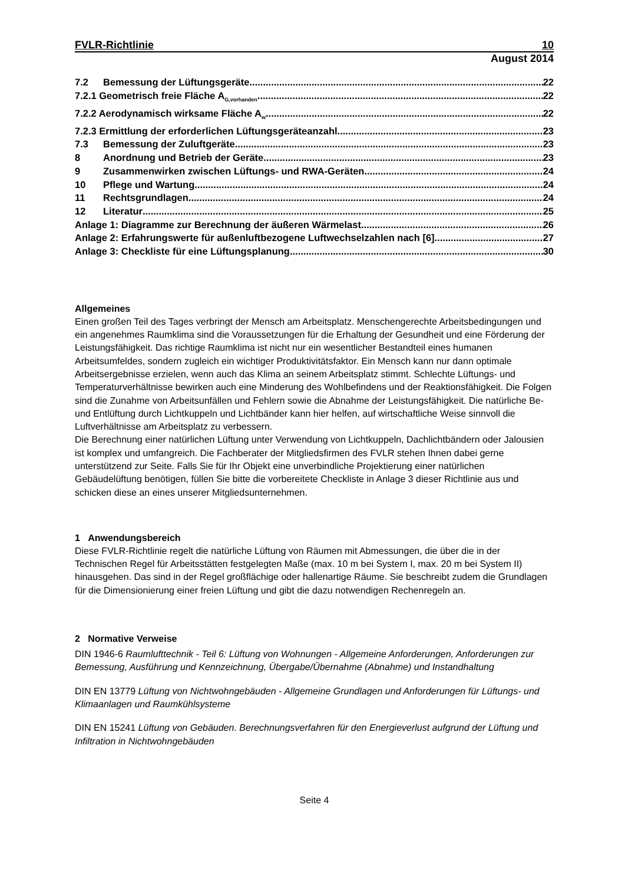FVLR-Richtlinie 10
August 2014
7.2 Bemessung der Lüftungsgeräte 22
7.2.1 Geometrisch freie Fläche A<sub>G,vorhanden</sub> 22
7.2.2 Aerodynamisch wirksame Fläche A<sub>w</sub> 22
7.2.3 Ermittlung der erforderlichen Lüftungsgeräteanzahl 23
7.3 Bemessung der Zuluftgeräte 23
8 Anordnung und Betrieb der Geräte 23
9 Zusammenwirken zwischen Lüftungs- und RWA-Geräten 24
10 Pflege und Wartung 24
11 Rechtsgrundlagen 24
12 Literatur 25
Anlage 1: Diagramme zur Berechnung der äußeren Wärmelast 26
Anlage 2: Erfahrungswerte für außenluftbezogene Luftwechselzahlen nach [6] 27
Anlage 3: Checkliste für eine Lüftungsplanung 30
Allgemeines
Einen großen Teil des Tages verbringt der Mensch am Arbeitsplatz. Menschengerechte Arbeitsbedingungen und ein angenehmes Raumklima sind die Voraussetzungen für die Erhaltung der Gesundheit und eine Förderung der Leistungsfähigkeit. Das richtige Raumklima ist nicht nur ein wesentlicher Bestandteil eines humanen Arbeitsumfeldes, sondern zugleich ein wichtiger Produktivitätsfaktor. Ein Mensch kann nur dann optimale Arbeitsergebnisse erzielen, wenn auch das Klima an seinem Arbeitsplatz stimmt. Schlechte Lüftungs- und Temperaturverhältnisse bewirken auch eine Minderung des Wohlbefindens und der Reaktionsfähigkeit. Die Folgen sind die Zunahme von Arbeitsunfällen und Fehlern sowie die Abnahme der Leistungsfähigkeit. Die natürliche Be- und Entlüftung durch Lichtkuppeln und Lichtbänder kann hier helfen, auf wirtschaftliche Weise sinnvoll die Luftverhältnisse am Arbeitsplatz zu verbessern.
Die Berechnung einer natürlichen Lüftung unter Verwendung von Lichtkuppeln, Dachlichtbändern oder Jalousien ist komplex und umfangreich. Die Fachberater der Mitgliedsfirmen des FVLR stehen Ihnen dabei gerne unterstützend zur Seite. Falls Sie für Ihr Objekt eine unverbindliche Projektierung einer natürlichen Gebäudelüftung benötigen, füllen Sie bitte die vorbereitete Checkliste in Anlage 3 dieser Richtlinie aus und schicken diese an eines unserer Mitgliedsunternehmen.
1 Anwendungsbereich
Diese FVLR-Richtlinie regelt die natürliche Lüftung von Räumen mit Abmessungen, die über die in der Technischen Regel für Arbeitsstätten festgelegten Maße (max. 10 m bei System I, max. 20 m bei System II) hinausgehen. Das sind in der Regel großflächige oder hallenartige Räume. Sie beschreibt zudem die Grundlagen für die Dimensionierung einer freien Lüftung und gibt die dazu notwendigen Rechenregeln an.
2 Normative Verweise
DIN 1946-6 Raumlufttechnik - Teil 6: Lüftung von Wohnungen - Allgemeine Anforderungen, Anforderungen zur Bemessung, Ausführung und Kennzeichnung, Übergabe/Übernahme (Abnahme) und Instandhaltung
DIN EN 13779 Lüftung von Nichtwohngebäuden - Allgemeine Grundlagen und Anforderungen für Lüftungs- und Klimaanlagen und Raumkühlsysteme
DIN EN 15241 Lüftung von Gebäuden. Berechnungsverfahren für den Energieverlust aufgrund der Lüftung und Infiltration in Nichtwohngebäuden
Seite 4